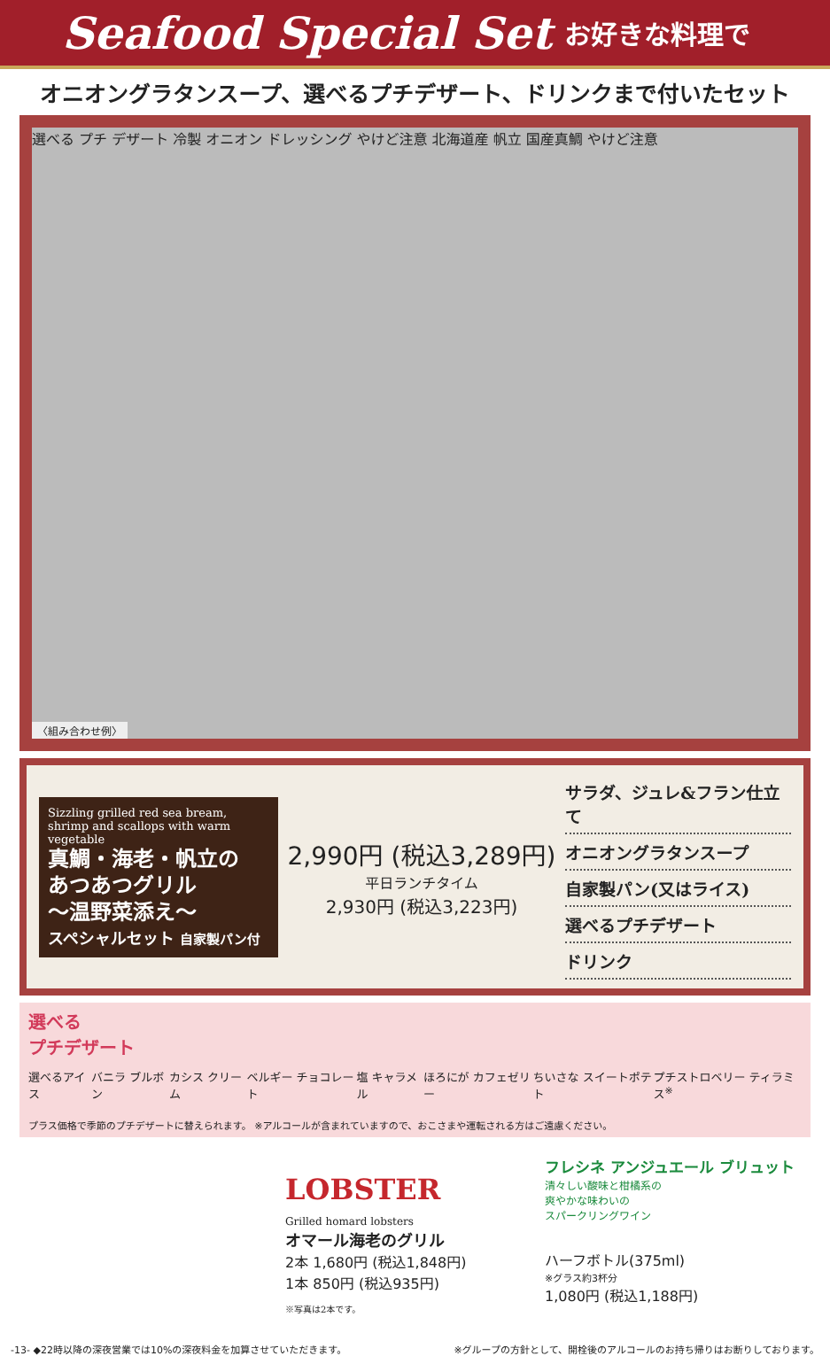Seafood Special Set お好きな料理で
オニオングラタンスープ、選べるプチデザート、ドリンクまで付いたセット
選べる プチ デザート 冷製 オニオン ドレッシング やけど注意 北海道産 帆立 国産真鯛 やけど注意
〈組み合わせ例〉
Sizzling grilled red sea bream, shrimp and scallops with warm vegetable
真鯛・海老・帆立の
あつあつグリル
〜温野菜添え〜
スペシャルセット 自家製パン付
2,990円 (税込3,289円)
平日ランチタイム
2,930円 (税込3,223円)
サラダ、ジュレ&フラン仕立て
オニオングラタンスープ
自家製パン(又はライス)
選べるプチデザート
ドリンク
選べる
プチデザート
選べるアイス バニラ ブルボン カシス クリーム ベルギー チョコレート 塩 キャラメル ほろにが カフェゼリー ちいさな スイートポテト プチストロベリー ティラミス<sup>※</sup>
プラス価格で季節のプチデザートに替えられます。 ※アルコールが含まれていますので、おこさまや運転される方はご遠慮ください。
LOBSTER
Grilled homard lobsters
オマール海老のグリル
2本 1,680円 (税込1,848円)
1本 850円 (税込935円)
※写真は2本です。
フレシネ アンジュエール ブリュット
清々しい酸味と柑橘系の
爽やかな味わいの
スパークリングワイン
ハーフボトル(375ml)
※グラス約3杯分
1,080円 (税込1,188円)
-13- ◆22時以降の深夜営業では10%の深夜料金を加算させていただきます。 ※グループの方針として、開栓後のアルコールのお持ち帰りはお断りしております。